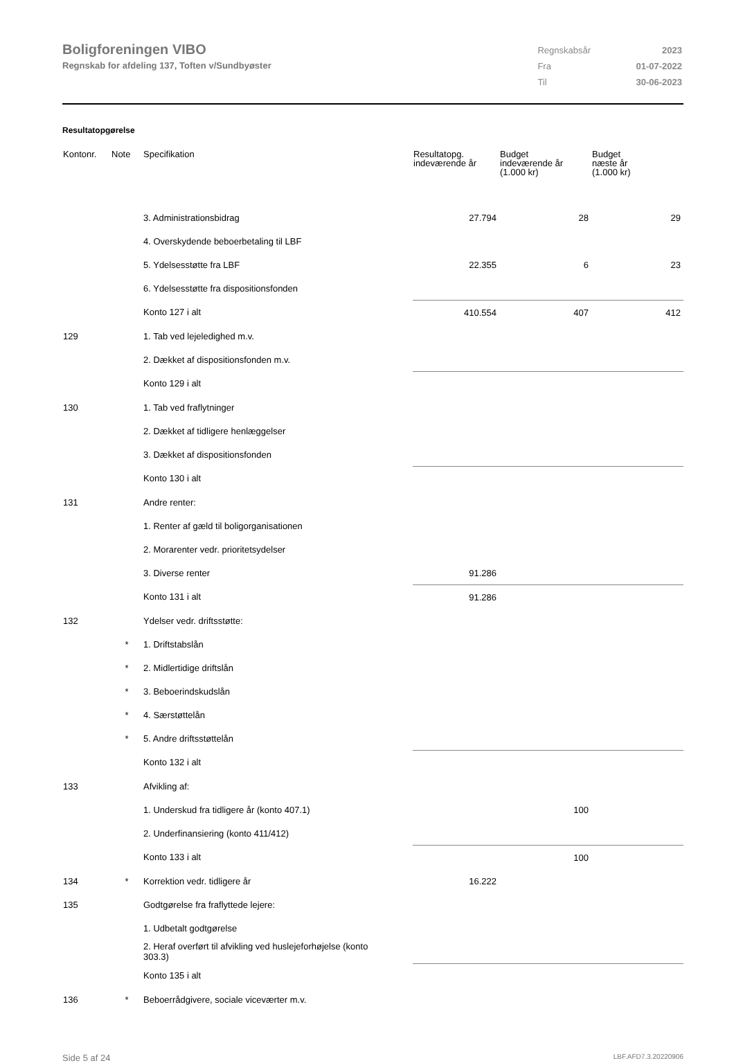Boligforeningen VIBO
Regnskab for afdeling 137, Toften v/Sundbyøster
| Regnskabsår | 2023 |
| Fra | 01-07-2022 |
| Til | 30-06-2023 |
Resultatopgørelse
| Kontonr. | Note | Specifikation | Resultatopg. indeværende år | Budget indeværende år (1.000 kr) | Budget næste år (1.000 kr) |
| --- | --- | --- | --- | --- | --- |
| | | 3. Administrationsbidrag | 27.794 | 28 | 29 |
| | | 4. Overskydende beboerbetaling til LBF | | | |
| | | 5. Ydelsesstøtte fra LBF | 22.355 | 6 | 23 |
| | | 6. Ydelsesstøtte fra dispositionsfonden | | | |
| | | Konto 127 i alt | 410.554 | 407 | 412 |
| 129 | | 1. Tab ved lejeledighed m.v. | | | |
| | | 2. Dækket af dispositionsfonden m.v. | | | |
| | | Konto 129 i alt | | | |
| 130 | | 1. Tab ved fraflytninger | | | |
| | | 2. Dækket af tidligere henlæggelser | | | |
| | | 3. Dækket af dispositionsfonden | | | |
| | | Konto 130 i alt | | | |
| 131 | | Andre renter: | | | |
| | | 1. Renter af gæld til boligorganisationen | | | |
| | | 2. Morarenter vedr. prioritetsydelser | | | |
| | | 3. Diverse renter | 91.286 | | |
| | | Konto 131 i alt | 91.286 | | |
| 132 | | Ydelser vedr. driftsstøtte: | | | |
| | * | 1. Driftstabslån | | | |
| | * | 2. Midlertidige driftslån | | | |
| | * | 3. Beboerindskudslån | | | |
| | * | 4. Særstøttelån | | | |
| | * | 5. Andre driftsstøttelån | | | |
| | | Konto 132 i alt | | | |
| 133 | | Afvikling af: | | | |
| | | 1. Underskud fra tidligere år (konto 407.1) | | 100 | |
| | | 2. Underfinansiering (konto 411/412) | | | |
| | | Konto 133 i alt | | 100 | |
| 134 | * | Korrektion vedr. tidligere år | 16.222 | | |
| 135 | | Godtgørelse fra fraflyttede lejere: | | | |
| | | 1. Udbetalt godtgørelse | | | |
| | | 2. Heraf overført til afvikling ved huslejeforhøjelse (konto 303.3) | | | |
| | | Konto 135 i alt | | | |
| 136 | * | Beboerrådgivere, sociale viceværter m.v. | | | |
Side 5 af 24 LBF.AFD7.3.20220906